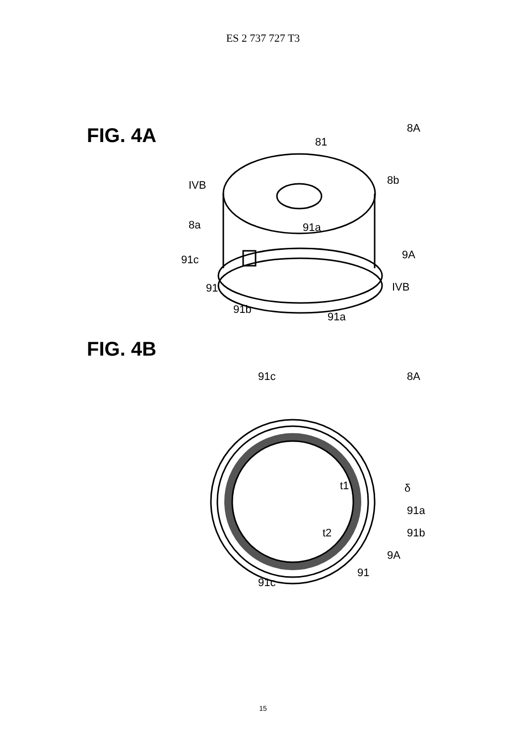ES 2 737 727 T3
FIG. 4A
8A
81
8b
IVB
8a
91a
9A
91c
IVB
91
91b
91a
FIG. 4B
8A
91c
t1
δ
91a
t2
91b
9A
91
91c
15